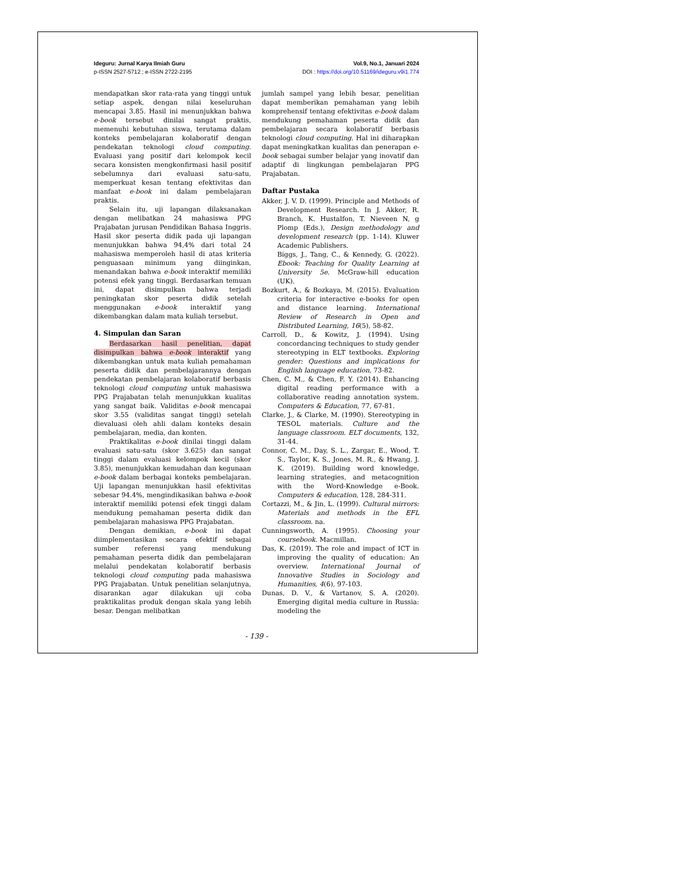Ideguru: Jurnal Karya Ilmiah Guru
p-ISSN 2527-5712 ; e-ISSN 2722-2195
Vol.9, No.1, Januari 2024
DOI : https://doi.org/10.51169/ideguru.v9i1.774
mendapatkan skor rata-rata yang tinggi untuk setiap aspek, dengan nilai keseluruhan mencapai 3.85. Hasil ini menunjukkan bahwa e-book tersebut dinilai sangat praktis, memenuhi kebutuhan siswa, terutama dalam konteks pembelajaran kolaboratif dengan pendekatan teknologi cloud computing. Evaluasi yang positif dari kelompok kecil secara konsisten mengkonfirmasi hasil positif sebelumnya dari evaluasi satu-satu, memperkuat kesan tentang efektivitas dan manfaat e-book ini dalam pembelajaran praktis.
Selain itu, uji lapangan dilaksanakan dengan melibatkan 24 mahasiswa PPG Prajabatan jurusan Pendidikan Bahasa Inggris. Hasil skor peserta didik pada uji lapangan menunjukkan bahwa 94,4% dari total 24 mahasiswa memperoleh hasil di atas kriteria penguasaan minimum yang diinginkan, menandakan bahwa e-book interaktif memiliki potensi efek yang tinggi. Berdasarkan temuan ini, dapat disimpulkan bahwa terjadi peningkatan skor peserta didik setelah menggunakan e-book interaktif yang dikembangkan dalam mata kuliah tersebut.
4. Simpulan dan Saran
Berdasarkan hasil penelitian, dapat disimpulkan bahwa e-book interaktif yang dikembangkan untuk mata kuliah pemahaman peserta didik dan pembelajarannya dengan pendekatan pembelajaran kolaboratif berbasis teknologi cloud computing untuk mahasiswa PPG Prajabatan telah menunjukkan kualitas yang sangat baik. Validitas e-book mencapai skor 3.55 (validitas sangat tinggi) setelah dievaluasi oleh ahli dalam konteks desain pembelajaran, media, dan konten.
Praktikalitas e-book dinilai tinggi dalam evaluasi satu-satu (skor 3.625) dan sangat tinggi dalam evaluasi kelompok kecil (skor 3.85), menunjukkan kemudahan dan kegunaan e-book dalam berbagai konteks pembelajaran. Uji lapangan menunjukkan hasil efektivitas sebesar 94.4%, mengindikasikan bahwa e-book interaktif memiliki potensi efek tinggi dalam mendukung pemahaman peserta didik dan pembelajaran mahasiswa PPG Prajabatan.
Dengan demikian, e-book ini dapat diimplementasikan secara efektif sebagai sumber referensi yang mendukung pemahaman peserta didik dan pembelajaran melalui pendekatan kolaboratif berbasis teknologi cloud computing pada mahasiswa PPG Prajabatan. Untuk penelitian selanjutnya, disarankan agar dilakukan uji coba praktikalitas produk dengan skala yang lebih besar. Dengan melibatkan
jumlah sampel yang lebih besar, penelitian dapat memberikan pemahaman yang lebih komprehensif tentang efektivitas e-book dalam mendukung pemahaman peserta didik dan pembelajaran secara kolaboratif berbasis teknologi cloud computing. Hal ini diharapkan dapat meningkatkan kualitas dan penerapan e-book sebagai sumber belajar yang inovatif dan adaptif di lingkungan pembelajaran PPG Prajabatan.
Daftar Pustaka
Akker, J. V. D. (1999). Principle and Methods of Development Research. In J. Akker, R. Branch, K. Hustalfon, T. Nieveen N, g Plomp (Eds.), Design methodology and development research (pp. 1-14). Kluwer Academic Publishers.
Biggs, J., Tang, C., & Kennedy, G. (2022). Ebook: Teaching for Quality Learning at University 5e. McGraw-hill education (UK).
Bozkurt, A., & Bozkaya, M. (2015). Evaluation criteria for interactive e-books for open and distance learning. International Review of Research in Open and Distributed Learning, 16(5), 58-82.
Carroll, D., & Kowitz, J. (1994). Using concordancing techniques to study gender stereotyping in ELT textbooks. Exploring gender: Questions and implications for English language education, 73-82.
Chen, C. M., & Chen, F. Y. (2014). Enhancing digital reading performance with a collaborative reading annotation system. Computers & Education, 77, 67-81.
Clarke, J., & Clarke, M. (1990). Stereotyping in TESOL materials. Culture and the language classroom. ELT documents, 132, 31-44.
Connor, C. M., Day, S. L., Zargar, E., Wood, T. S., Taylor, K. S., Jones, M. R., & Hwang, J. K. (2019). Building word knowledge, learning strategies, and metacognition with the Word-Knowledge e-Book. Computers & education, 128, 284-311.
Cortazzi, M., & Jin, L. (1999). Cultural mirrors: Materials and methods in the EFL classroom. na.
Cunningsworth, A. (1995). Choosing your coursebook. Macmillan.
Das, K. (2019). The role and impact of ICT in improving the quality of education: An overview. International Journal of Innovative Studies in Sociology and Humanities, 4(6), 97-103.
Dunas, D. V., & Vartanov, S. A. (2020). Emerging digital media culture in Russia: modeling the
- 139 -